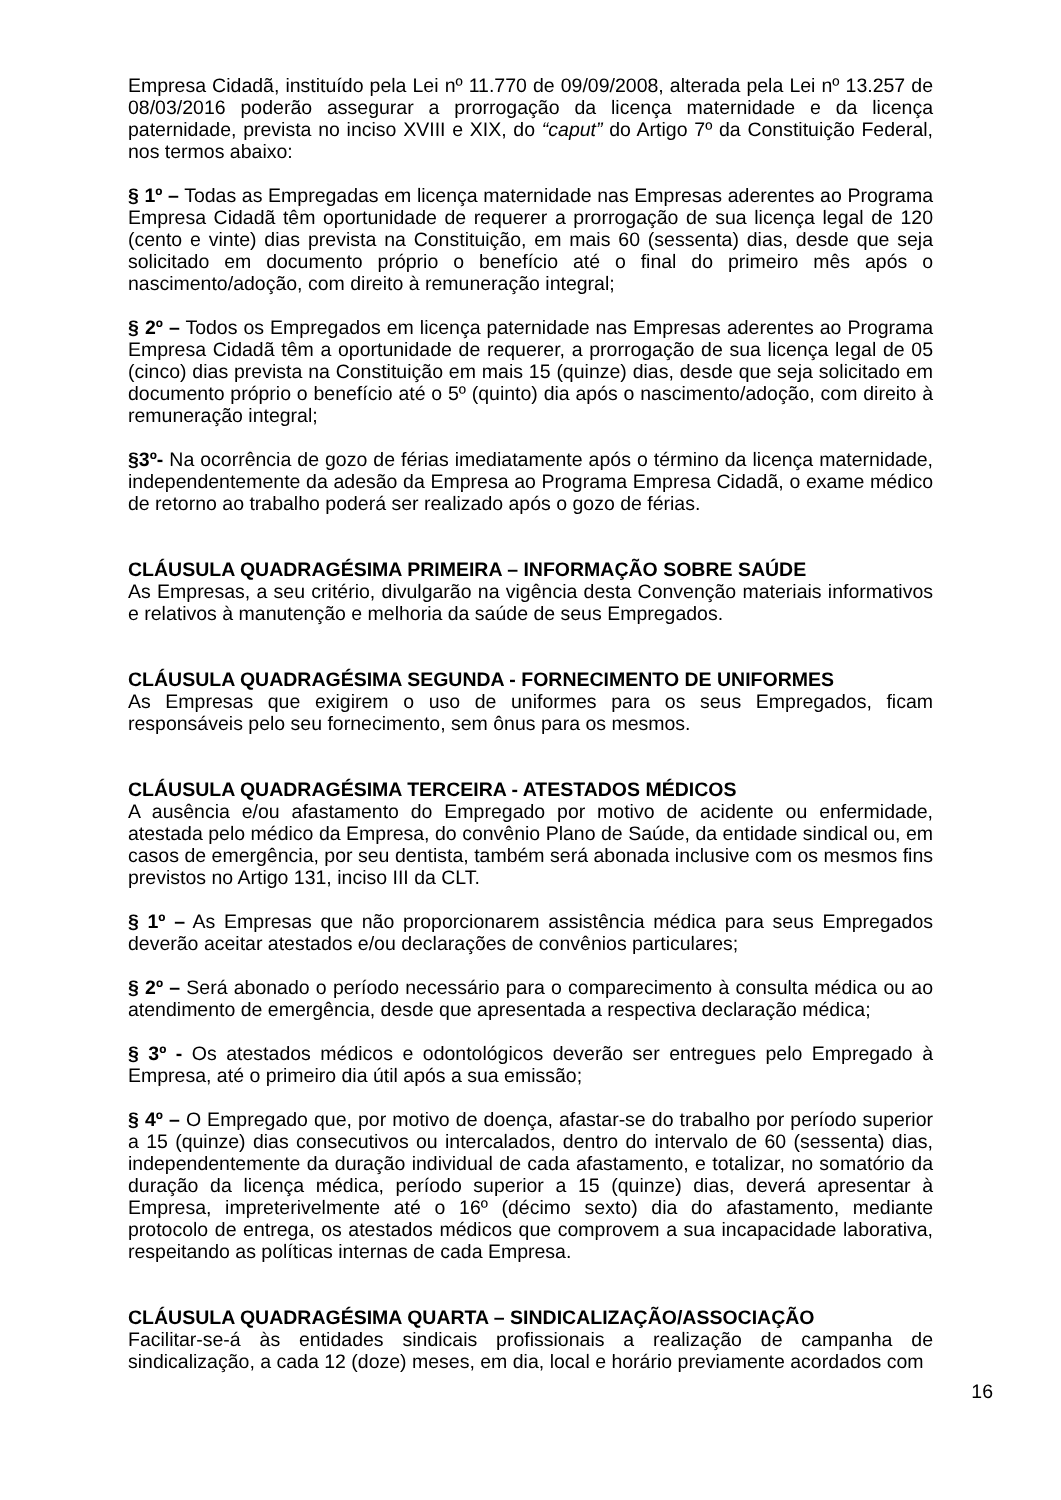Empresa Cidadã, instituído pela Lei nº 11.770 de 09/09/2008, alterada pela Lei nº 13.257 de 08/03/2016 poderão assegurar a prorrogação da licença maternidade e da licença paternidade, prevista no inciso XVIII e XIX, do “caput” do Artigo 7º da Constituição Federal, nos termos abaixo:
§ 1º – Todas as Empregadas em licença maternidade nas Empresas aderentes ao Programa Empresa Cidadã têm oportunidade de requerer a prorrogação de sua licença legal de 120 (cento e vinte) dias prevista na Constituição, em mais 60 (sessenta) dias, desde que seja solicitado em documento próprio o benefício até o final do primeiro mês após o nascimento/adoção, com direito à remuneração integral;
§ 2º – Todos os Empregados em licença paternidade nas Empresas aderentes ao Programa Empresa Cidadã têm a oportunidade de requerer, a prorrogação de sua licença legal de 05 (cinco) dias prevista na Constituição em mais 15 (quinze) dias, desde que seja solicitado em documento próprio o benefício até o 5º (quinto) dia após o nascimento/adoção, com direito à remuneração integral;
§3º- Na ocorrência de gozo de férias imediatamente após o término da licença maternidade, independentemente da adesão da Empresa ao Programa Empresa Cidadã, o exame médico de retorno ao trabalho poderá ser realizado após o gozo de férias.
CLÁUSULA QUADRAGÉSIMA PRIMEIRA – INFORMAÇÃO SOBRE SAÚDE
As Empresas, a seu critério, divulgarão na vigência desta Convenção materiais informativos e relativos à manutenção e melhoria da saúde de seus Empregados.
CLÁUSULA QUADRAGÉSIMA SEGUNDA - FORNECIMENTO DE UNIFORMES
As Empresas que exigirem o uso de uniformes para os seus Empregados, ficam responsáveis pelo seu fornecimento, sem ônus para os mesmos.
CLÁUSULA QUADRAGÉSIMA TERCEIRA - ATESTADOS MÉDICOS
A ausência e/ou afastamento do Empregado por motivo de acidente ou enfermidade, atestada pelo médico da Empresa, do convênio Plano de Saúde, da entidade sindical ou, em casos de emergência, por seu dentista, também será abonada inclusive com os mesmos fins previstos no Artigo 131, inciso III da CLT.
§ 1º – As Empresas que não proporcionarem assistência médica para seus Empregados deverão aceitar atestados e/ou declarações de convênios particulares;
§ 2º – Será abonado o período necessário para o comparecimento à consulta médica ou ao atendimento de emergência, desde que apresentada a respectiva declaração médica;
§ 3º - Os atestados médicos e odontológicos deverão ser entregues pelo Empregado à Empresa, até o primeiro dia útil após a sua emissão;
§ 4º – O Empregado que, por motivo de doença, afastar-se do trabalho por período superior a 15 (quinze) dias consecutivos ou intercalados, dentro do intervalo de 60 (sessenta) dias, independentemente da duração individual de cada afastamento, e totalizar, no somatório da duração da licença médica, período superior a 15 (quinze) dias, deverá apresentar à Empresa, impreterivelmente até o 16º (décimo sexto) dia do afastamento, mediante protocolo de entrega, os atestados médicos que comprovem a sua incapacidade laborativa, respeitando as políticas internas de cada Empresa.
CLÁUSULA QUADRAGÉSIMA QUARTA – SINDICALIZAÇÃO/ASSOCIAÇÃO
Facilitar-se-á às entidades sindicais profissionais a realização de campanha de sindicalização, a cada 12 (doze) meses, em dia, local e horário previamente acordados com
16